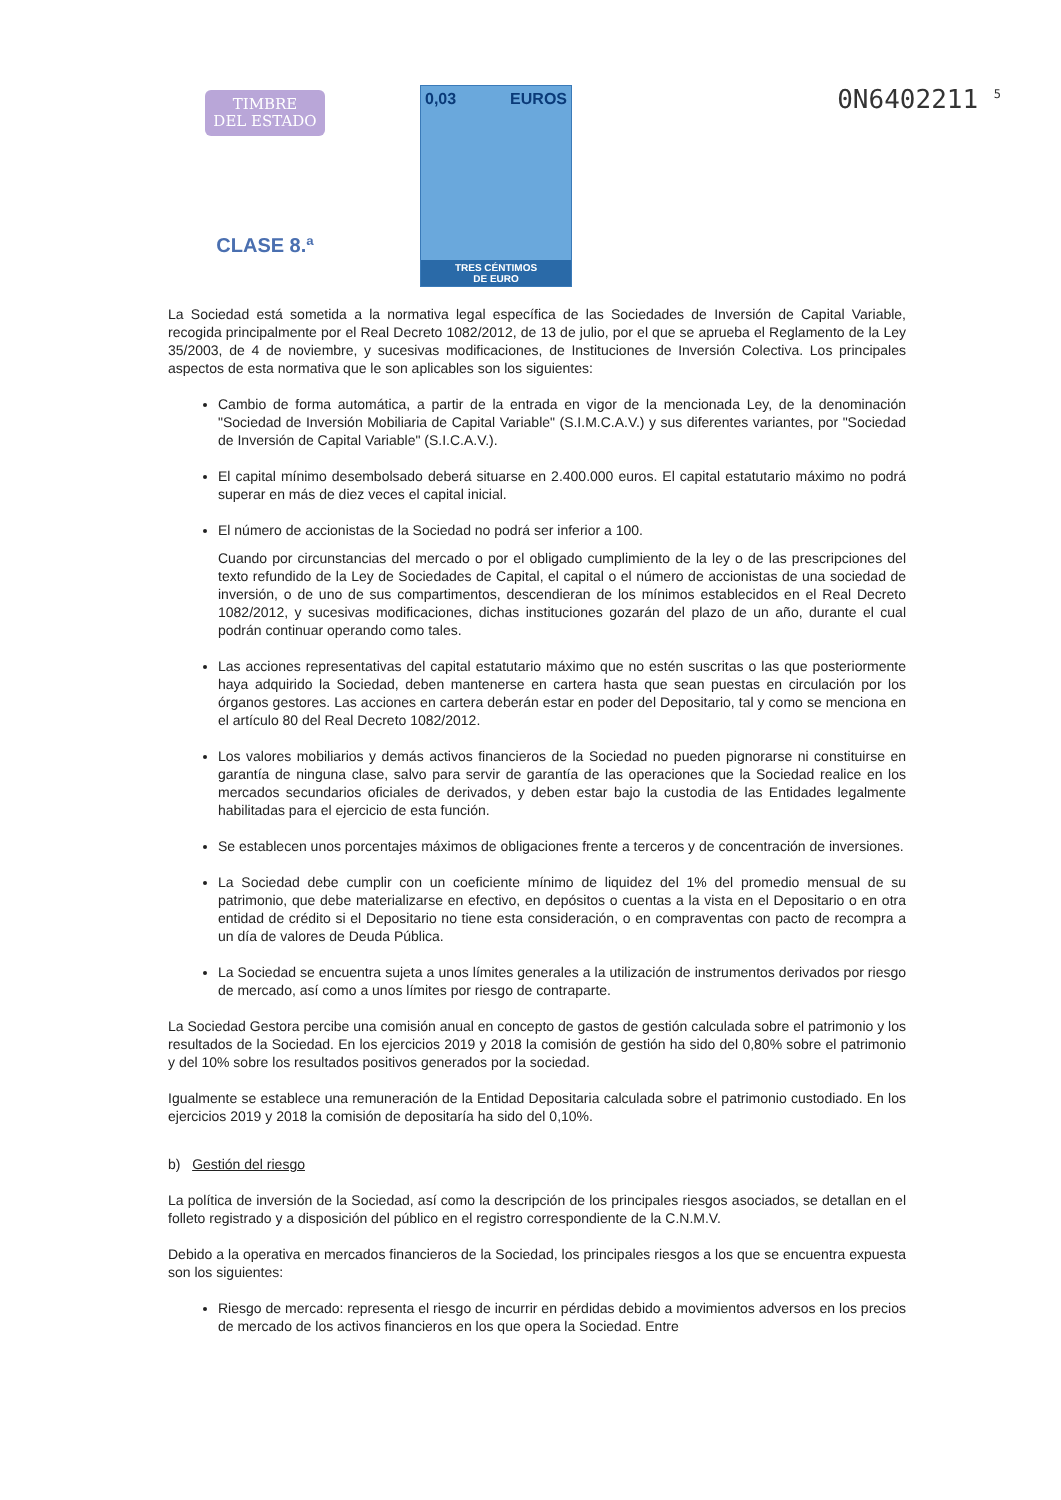TIMBRE
DEL ESTADO
CLASE 8.ª
0,03 EUROS
TRES CÉNTIMOS
DE EURO
0N6402211 <sup>5</sup>
La Sociedad está sometida a la normativa legal específica de las Sociedades de Inversión de Capital Variable, recogida principalmente por el Real Decreto 1082/2012, de 13 de julio, por el que se aprueba el Reglamento de la Ley 35/2003, de 4 de noviembre, y sucesivas modificaciones, de Instituciones de Inversión Colectiva. Los principales aspectos de esta normativa que le son aplicables son los siguientes:
Cambio de forma automática, a partir de la entrada en vigor de la mencionada Ley, de la denominación "Sociedad de Inversión Mobiliaria de Capital Variable" (S.I.M.C.A.V.) y sus diferentes variantes, por "Sociedad de Inversión de Capital Variable" (S.I.C.A.V.).
El capital mínimo desembolsado deberá situarse en 2.400.000 euros. El capital estatutario máximo no podrá superar en más de diez veces el capital inicial.
El número de accionistas de la Sociedad no podrá ser inferior a 100.
Cuando por circunstancias del mercado o por el obligado cumplimiento de la ley o de las prescripciones del texto refundido de la Ley de Sociedades de Capital, el capital o el número de accionistas de una sociedad de inversión, o de uno de sus compartimentos, descendieran de los mínimos establecidos en el Real Decreto 1082/2012, y sucesivas modificaciones, dichas instituciones gozarán del plazo de un año, durante el cual podrán continuar operando como tales.
Las acciones representativas del capital estatutario máximo que no estén suscritas o las que posteriormente haya adquirido la Sociedad, deben mantenerse en cartera hasta que sean puestas en circulación por los órganos gestores. Las acciones en cartera deberán estar en poder del Depositario, tal y como se menciona en el artículo 80 del Real Decreto 1082/2012.
Los valores mobiliarios y demás activos financieros de la Sociedad no pueden pignorarse ni constituirse en garantía de ninguna clase, salvo para servir de garantía de las operaciones que la Sociedad realice en los mercados secundarios oficiales de derivados, y deben estar bajo la custodia de las Entidades legalmente habilitadas para el ejercicio de esta función.
Se establecen unos porcentajes máximos de obligaciones frente a terceros y de concentración de inversiones.
La Sociedad debe cumplir con un coeficiente mínimo de liquidez del 1% del promedio mensual de su patrimonio, que debe materializarse en efectivo, en depósitos o cuentas a la vista en el Depositario o en otra entidad de crédito si el Depositario no tiene esta consideración, o en compraventas con pacto de recompra a un día de valores de Deuda Pública.
La Sociedad se encuentra sujeta a unos límites generales a la utilización de instrumentos derivados por riesgo de mercado, así como a unos límites por riesgo de contraparte.
La Sociedad Gestora percibe una comisión anual en concepto de gastos de gestión calculada sobre el patrimonio y los resultados de la Sociedad. En los ejercicios 2019 y 2018 la comisión de gestión ha sido del 0,80% sobre el patrimonio y del 10% sobre los resultados positivos generados por la sociedad.
Igualmente se establece una remuneración de la Entidad Depositaria calculada sobre el patrimonio custodiado. En los ejercicios 2019 y 2018 la comisión de depositaría ha sido del 0,10%.
b) Gestión del riesgo
La política de inversión de la Sociedad, así como la descripción de los principales riesgos asociados, se detallan en el folleto registrado y a disposición del público en el registro correspondiente de la C.N.M.V.
Debido a la operativa en mercados financieros de la Sociedad, los principales riesgos a los que se encuentra expuesta son los siguientes:
Riesgo de mercado: representa el riesgo de incurrir en pérdidas debido a movimientos adversos en los precios de mercado de los activos financieros en los que opera la Sociedad. Entre